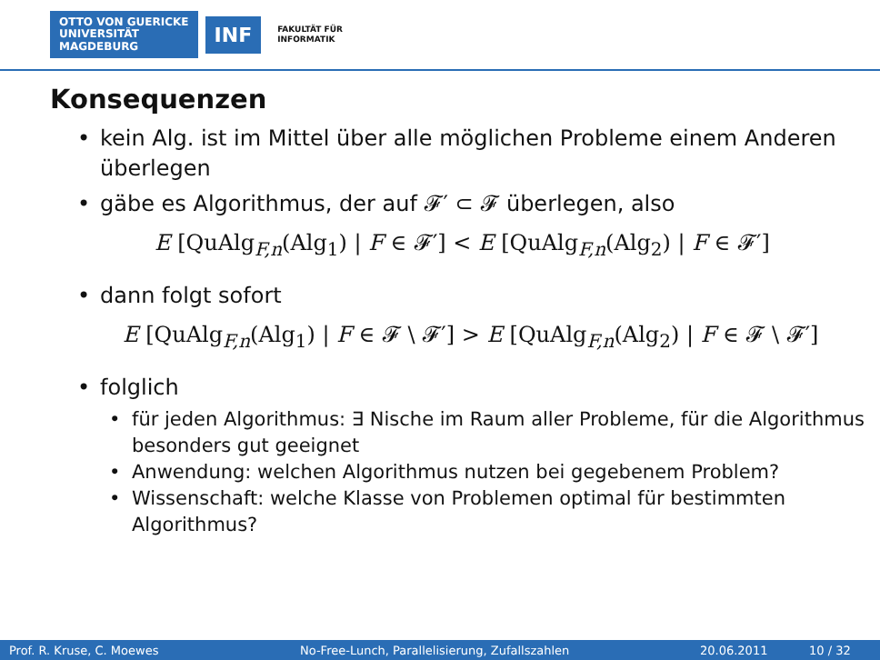OTTO VON GUERICKE
UNIVERSITÄT
MAGDEBURG
INF
FAKULTÄT FÜR
INFORMATIK
Konsequenzen
• kein Alg. ist im Mittel über alle möglichen Probleme einem Anderen überlegen
• gäbe es Algorithmus, der auf 𝓕′ ⊂ 𝓕 überlegen, also
E [QuAlg<sub>F,n</sub>(Alg<sub>1</sub>) | F ∈ 𝓕′] < E [QuAlg<sub>F,n</sub>(Alg<sub>2</sub>) | F ∈ 𝓕′]
• dann folgt sofort
E [QuAlg<sub>F,n</sub>(Alg<sub>1</sub>) | F ∈ 𝓕 \ 𝓕′] > E [QuAlg<sub>F,n</sub>(Alg<sub>2</sub>) | F ∈ 𝓕 \ 𝓕′]
• folglich
• für jeden Algorithmus: ∃ Nische im Raum aller Probleme, für die Algorithmus besonders gut geeignet
• Anwendung: welchen Algorithmus nutzen bei gegebenem Problem?
• Wissenschaft: welche Klasse von Problemen optimal für bestimmten Algorithmus?
Prof. R. Kruse, C. Moewes No-Free-Lunch, Parallelisierung, Zufallszahlen 20.06.2011 10 / 32